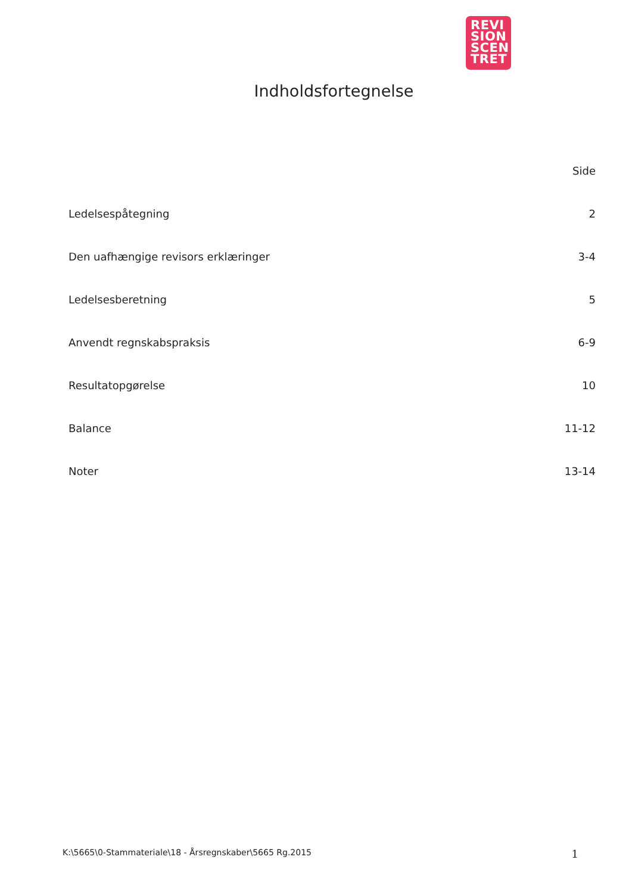REVI
SION
SCEN
TRET
Indholdsfortegnelse
| | Side |
| --- | --- |
| Ledelsespåtegning | 2 |
| Den uafhængige revisors erklæringer | 3-4 |
| Ledelsesberetning | 5 |
| Anvendt regnskabspraksis | 6-9 |
| Resultatopgørelse | 10 |
| Balance | 11-12 |
| Noter | 13-14 |
K:\5665\0-Stammateriale\18 - Årsregnskaber\5665 Rg.2015 1